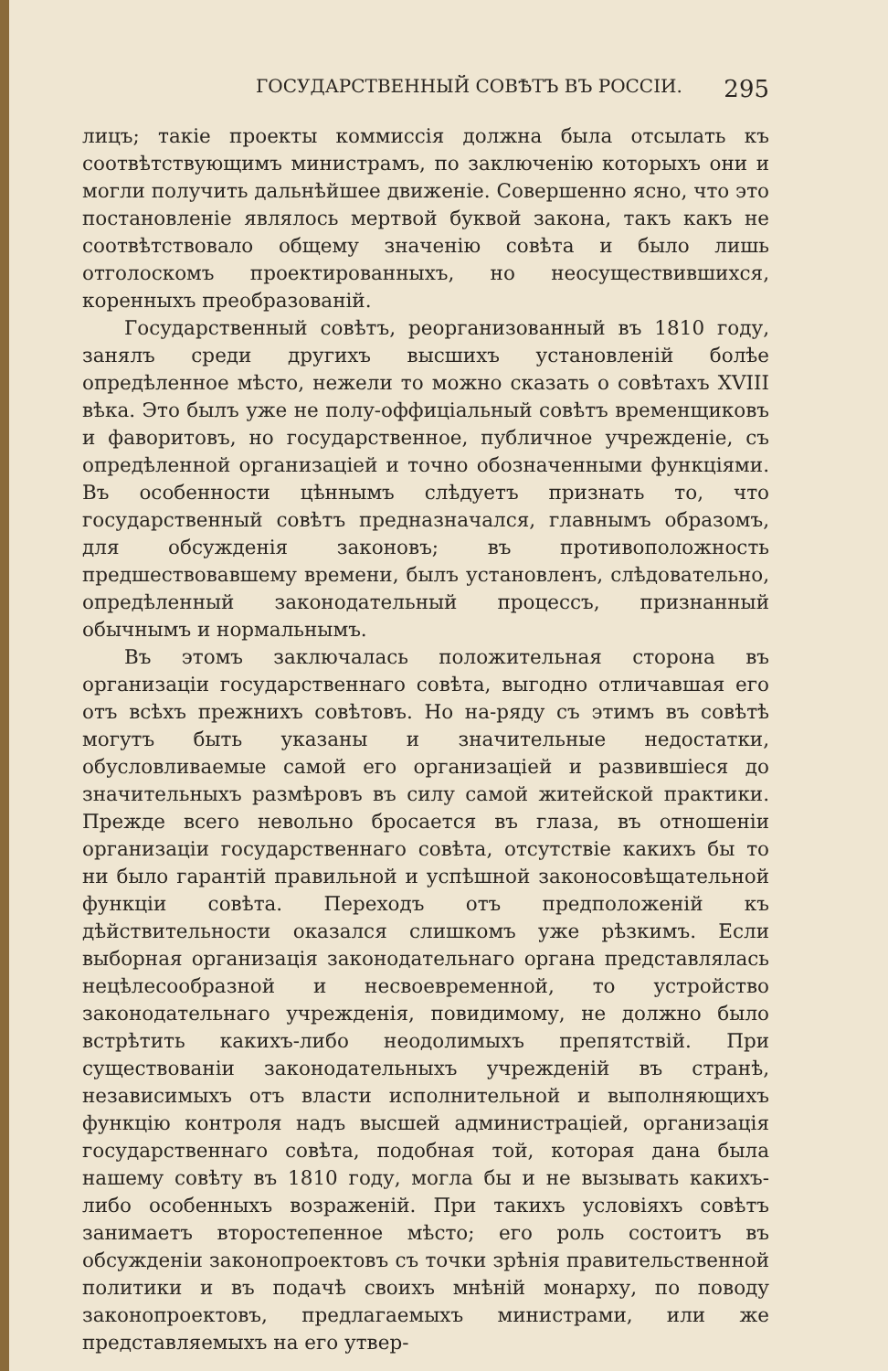ГОСУДАРСТВЕННЫЙ СОВѢТЪ ВЪ РОССІИ. 295
лицъ; такіе проекты коммиссія должна была отсылать къ соотвѣтствующимъ министрамъ, по заключенію которыхъ они и могли получить дальнѣйшее движеніе. Совершенно ясно, что это постановленіе являлось мертвой буквой закона, такъ какъ не соотвѣтствовало общему значенію совѣта и было лишь отголоскомъ проектированныхъ, но неосуществившихся, коренныхъ преобразованій.
Государственный совѣтъ, реорганизованный въ 1810 году, занялъ среди другихъ высшихъ установленій болѣе опредѣленное мѣсто, нежели то можно сказать о совѣтахъ XVIII вѣка. Это былъ уже не полу-оффиціальный совѣтъ временщиковъ и фаворитовъ, но государственное, публичное учрежденіе, съ опредѣленной организаціей и точно обозначенными функціями. Въ особенности цѣннымъ слѣдуетъ признать то, что государственный совѣтъ предназначался, главнымъ образомъ, для обсужденія законовъ; въ противоположность предшествовавшему времени, былъ установленъ, слѣдовательно, опредѣленный законодательный процессъ, признанный обычнымъ и нормальнымъ.
Въ этомъ заключалась положительная сторона въ организаціи государственнаго совѣта, выгодно отличавшая его отъ всѣхъ прежнихъ совѣтовъ. Но на-ряду съ этимъ въ совѣтѣ могутъ быть указаны и значительные недостатки, обусловливаемые самой его организаціей и развившіеся до значительныхъ размѣровъ въ силу самой житейской практики. Прежде всего невольно бросается въ глаза, въ отношеніи организаціи государственнаго совѣта, отсутствіе какихъ бы то ни было гарантій правильной и успѣшной законосовѣщательной функціи совѣта. Переходъ отъ предположеній къ дѣйствительности оказался слишкомъ уже рѣзкимъ. Если выборная организація законодательнаго органа представлялась нецѣлесообразной и несвоевременной, то устройство законодательнаго учрежденія, повидимому, не должно было встрѣтить какихъ-либо неодолимыхъ препятствій. При существованіи законодательныхъ учрежденій въ странѣ, независимыхъ отъ власти исполнительной и выполняющихъ функцію контроля надъ высшей администраціей, организація государственнаго совѣта, подобная той, которая дана была нашему совѣту въ 1810 году, могла бы и не вызывать какихъ-либо особенныхъ возраженій. При такихъ условіяхъ совѣтъ занимаетъ второстепенное мѣсто; его роль состоитъ въ обсужденіи законопроектовъ съ точки зрѣнія правительственной политики и въ подачѣ своихъ мнѣній монарху, по поводу законопроектовъ, предлагаемыхъ министрами, или же представляемыхъ на его утвер-